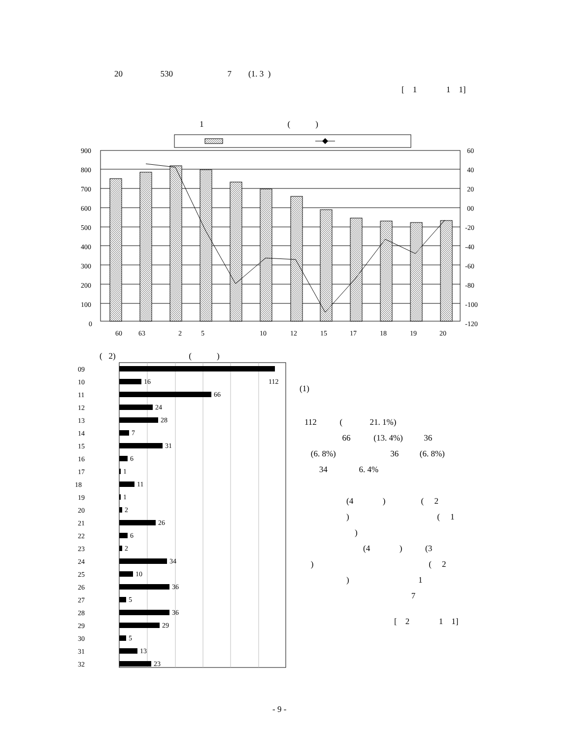20 530 7 (1. 3 )
[ 1 1 1]
1 ( )
900
800
700
600
500
400
300
200
100
0
60
40
20
00
-20
-40
-60
-80
-100
-120
60
63
2
5
10
12
15
17
18
19
20
( 2) ( )
09
10
16
112
11
66
12
24
13
28
14
7
15
31
16
6
17
1
18
11
19
1
20
2
21
26
22
6
23
2
24
34
25
10
26
36
27
5
28
36
29
29
30
5
31
13
32
23
(1)
112 ( 21. 1%) 66 (13. 4%) 36 (6. 8%) 36 (6. 8%) 34 6. 4% (4 ) ( 2 ) ( 1 ) (4 ) (3 ) ( 2 ) 1 7
[ 2 1 1]
- 9 -